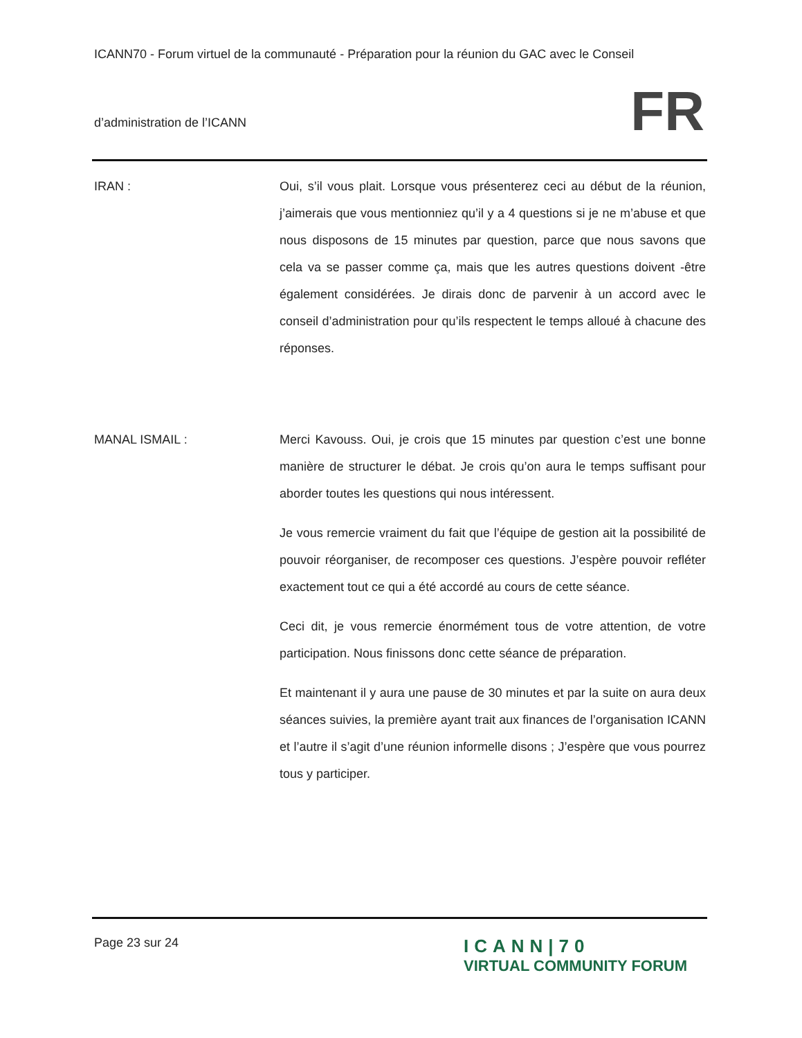ICANN70 - Forum virtuel de la communauté - Préparation pour la réunion du GAC avec le Conseil
d’administration de l’ICANN
FR
IRAN : Oui, s’il vous plait. Lorsque vous présenterez ceci au début de la réunion, j’aimerais que vous mentionniez qu’il y a 4 questions si je ne m’abuse et que nous disposons de 15 minutes par question, parce que nous savons que cela va se passer comme ça, mais que les autres questions doivent -être également considérées. Je dirais donc de parvenir à un accord avec le conseil d’administration pour qu’ils respectent le temps alloué à chacune des réponses.
MANAL ISMAIL : Merci Kavouss. Oui, je crois que 15 minutes par question c’est une bonne manière de structurer le débat. Je crois qu’on aura le temps suffisant pour aborder toutes les questions qui nous intéressent.
Je vous remercie vraiment du fait que l’équipe de gestion ait la possibilité de pouvoir réorganiser, de recomposer ces questions. J’espère pouvoir refléter exactement tout ce qui a été accordé au cours de cette séance.
Ceci dit, je vous remercie énormément tous de votre attention, de votre participation. Nous finissons donc cette séance de préparation.
Et maintenant il y aura une pause de 30 minutes et par la suite on aura deux séances suivies, la première ayant trait aux finances de l’organisation ICANN et l’autre il s’agit d’une réunion informelle disons ; J’espère que vous pourrez tous y participer.
Page 23 sur 24
ICANN|70
VIRTUAL COMMUNITY FORUM